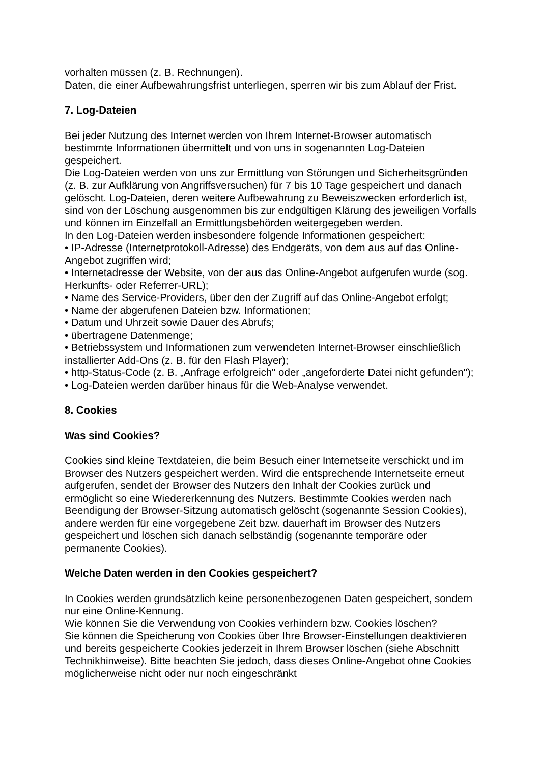vorhalten müssen (z. B. Rechnungen).
Daten, die einer Aufbewahrungsfrist unterliegen, sperren wir bis zum Ablauf der Frist.
7. Log-Dateien
Bei jeder Nutzung des Internet werden von Ihrem Internet-Browser automatisch bestimmte Informationen übermittelt und von uns in sogenannten Log-Dateien gespeichert.
Die Log-Dateien werden von uns zur Ermittlung von Störungen und Sicherheitsgründen (z. B. zur Aufklärung von Angriffsversuchen) für 7 bis 10 Tage gespeichert und danach gelöscht. Log-Dateien, deren weitere Aufbewahrung zu Beweiszwecken erforderlich ist, sind von der Löschung ausgenommen bis zur endgültigen Klärung des jeweiligen Vorfalls und können im Einzelfall an Ermittlungsbehörden weitergegeben werden.
In den Log-Dateien werden insbesondere folgende Informationen gespeichert:
• IP-Adresse (Internetprotokoll-Adresse) des Endgeräts, von dem aus auf das Online-Angebot zugriffen wird;
• Internetadresse der Website, von der aus das Online-Angebot aufgerufen wurde (sog. Herkunfts- oder Referrer-URL);
• Name des Service-Providers, über den der Zugriff auf das Online-Angebot erfolgt;
• Name der abgerufenen Dateien bzw. Informationen;
• Datum und Uhrzeit sowie Dauer des Abrufs;
• übertragene Datenmenge;
• Betriebssystem und Informationen zum verwendeten Internet-Browser einschließlich installierter Add-Ons (z. B. für den Flash Player);
• http-Status-Code (z. B. „Anfrage erfolgreich" oder „angeforderte Datei nicht gefunden");
• Log-Dateien werden darüber hinaus für die Web-Analyse verwendet.
8. Cookies
Was sind Cookies?
Cookies sind kleine Textdateien, die beim Besuch einer Internetseite verschickt und im Browser des Nutzers gespeichert werden. Wird die entsprechende Internetseite erneut aufgerufen, sendet der Browser des Nutzers den Inhalt der Cookies zurück und ermöglicht so eine Wiedererkennung des Nutzers. Bestimmte Cookies werden nach Beendigung der Browser-Sitzung automatisch gelöscht (sogenannte Session Cookies), andere werden für eine vorgegebene Zeit bzw. dauerhaft im Browser des Nutzers gespeichert und löschen sich danach selbständig (sogenannte temporäre oder permanente Cookies).
Welche Daten werden in den Cookies gespeichert?
In Cookies werden grundsätzlich keine personenbezogenen Daten gespeichert, sondern nur eine Online-Kennung.
Wie können Sie die Verwendung von Cookies verhindern bzw. Cookies löschen?
Sie können die Speicherung von Cookies über Ihre Browser-Einstellungen deaktivieren und bereits gespeicherte Cookies jederzeit in Ihrem Browser löschen (siehe Abschnitt Technikhinweise). Bitte beachten Sie jedoch, dass dieses Online-Angebot ohne Cookies möglicherweise nicht oder nur noch eingeschränkt